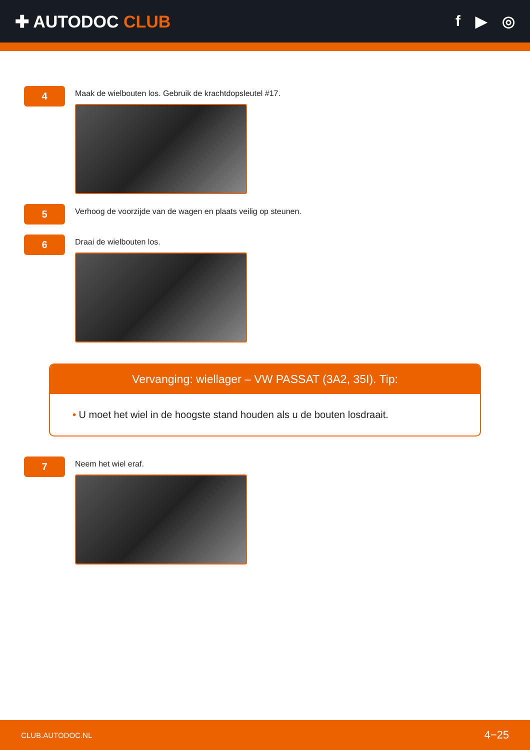✚ AUTODOC CLUB f ▶ ◎
4
Maak de wielbouten los. Gebruik de krachtdopsleutel #17.
5
Verhoog de voorzijde van de wagen en plaats veilig op steunen.
6
Draai de wielbouten los.
Vervanging: wiellager – VW PASSAT (3A2, 35I). Tip:
• U moet het wiel in de hoogste stand houden als u de bouten losdraait.
7
Neem het wiel eraf.
CLUB.AUTODOC.NL 4−25